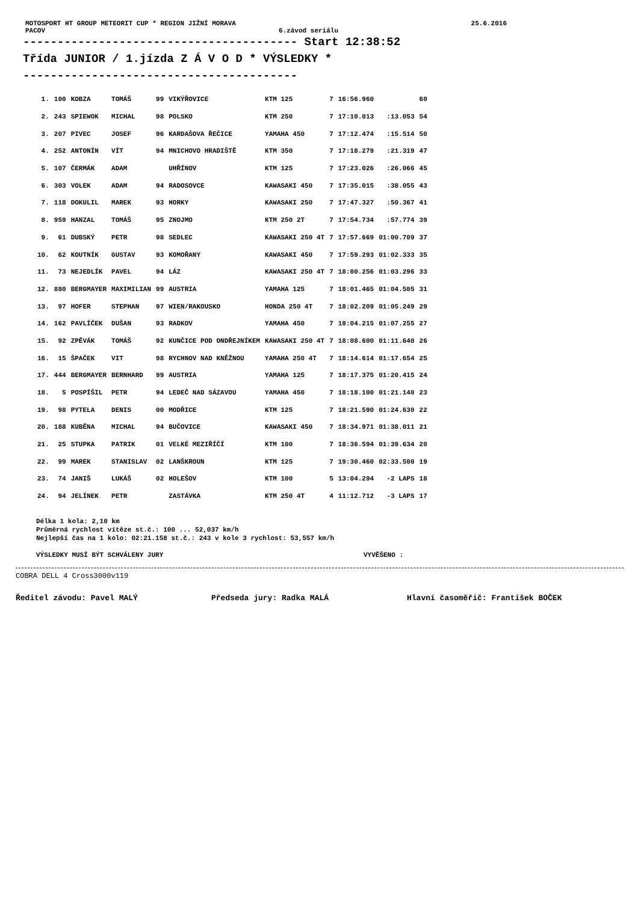MOTOSPORT HT GROUP METEORIT CUP * REGION JIŽNÍ MORAVA 25.6.2016
PACOV 6.závod seriálu
---------------------------------------- Start 12:38:52
Třída JUNIOR / 1.jízda Z Á V O D * VÝSLEDKY *
----------------------------------------
| 1. | 100 | KOBZA | TOMÁŠ | 99 | VIKÝŘOVICE | KTM 125 | 7 | 16:56.960 | | 60 |
| 2. | 243 | SPIEWOK | MICHAL | 98 | POLSKO | KTM 250 | 7 | 17:10.013 | :13.053 | 54 |
| 3. | 207 | PIVEC | JOSEF | 96 | KARDAŠOVA ŘEČICE | YAMAHA 450 | 7 | 17:12.474 | :15.514 | 50 |
| 4. | 252 | ANTONÍN | VÍT | 94 | MNICHOVO HRADIŠTĚ | KTM 350 | 7 | 17:18.279 | :21.319 | 47 |
| 5. | 107 | ČERMÁK | ADAM | | UHŘÍNOV | KTM 125 | 7 | 17:23.026 | :26.066 | 45 |
| 6. | 303 | VOLEK | ADAM | 94 | RADOSOVCE | KAWASAKI 450 | 7 | 17:35.015 | :38.055 | 43 |
| 7. | 118 | DOKULIL | MAREK | 93 | HORKY | KAWASAKI 250 | 7 | 17:47.327 | :50.367 | 41 |
| 8. | 959 | HANZAL | TOMÁŠ | 95 | ZNOJMO | KTM 250 2T | 7 | 17:54.734 | :57.774 | 39 |
| 9. | 61 | DUBSKÝ | PETR | 98 | SEDLEC | KAWASAKI 250 4T | 7 | 17:57.669 | 01:00.709 | 37 |
| 10. | 62 | KOUTNÍK | GUSTAV | 93 | KOMOŘANY | KAWASAKI 450 | 7 | 17:59.293 | 01:02.333 | 35 |
| 11. | 73 | NEJEDLÍK | PAVEL | 94 | LÁZ | KAWASAKI 250 4T | 7 | 18:00.256 | 01:03.296 | 33 |
| 12. | 880 | BERGMAYER | MAXIMILIAN | 99 | AUSTRIA | YAMAHA 125 | 7 | 18:01.465 | 01:04.505 | 31 |
| 13. | 97 | HOFER | STEPHAN | 97 | WIEN/RAKOUSKO | HONDA 250 4T | 7 | 18:02.209 | 01:05.249 | 29 |
| 14. | 162 | PAVLÍČEK | DUŠAN | 93 | RADKOV | YAMAHA 450 | 7 | 18:04.215 | 01:07.255 | 27 |
| 15. | 92 | ZPĚVÁK | TOMÁŠ | 92 | KUNČICE POD ONDŘEJNÍKEM | KAWASAKI 250 4T | 7 | 18:08.600 | 01:11.640 | 26 |
| 16. | 15 | ŠPAČEK | VIT | 98 | RYCHNOV NAD KNĚŽNOU | YAMAHA 250 4T | 7 | 18:14.614 | 01:17.654 | 25 |
| 17. | 444 | BERGMAYER | BERNHARD | 99 | AUSTRIA | YAMAHA 125 | 7 | 18:17.375 | 01:20.415 | 24 |
| 18. | 5 | POSPÍŠIL | PETR | 94 | LEDEČ NAD SÁZAVOU | YAMAHA 450 | 7 | 18:18.100 | 01:21.140 | 23 |
| 19. | 98 | PYTELA | DENIS | 00 | MODŘICE | KTM 125 | 7 | 18:21.590 | 01:24.630 | 22 |
| 20. | 188 | KUBĚNA | MICHAL | 94 | BUČOVICE | KAWASAKI 450 | 7 | 18:34.971 | 01:38.011 | 21 |
| 21. | 25 | STUPKA | PATRIK | 01 | VELKÉ MEZIŘÍČÍ | KTM 100 | 7 | 18:36.594 | 01:39.634 | 20 |
| 22. | 99 | MAREK | STANISLAV | 02 | LANŠKROUN | KTM 125 | 7 | 19:30.460 | 02:33.500 | 19 |
| 23. | 74 | JANIŠ | LUKÁŠ | 02 | HOLEŠOV | KTM 100 | 5 | 13:04.294 | -2 LAPS | 18 |
| 24. | 94 | JELÍNEK | PETR | | ZASTÁVKA | KTM 250 4T | 4 | 11:12.712 | -3 LAPS | 17 |
Délka 1 kola: 2,10 km
Průměrná rychlost vítěze st.č.: 100 ... 52,037 km/h
Nejlepší čas na 1 kolo: 02:21.158 st.č.: 243 v kole 3 rychlost: 53,557 km/h
VÝSLEDKY MUSÍ BÝT SCHVÁLENY JURY VYVĚŠENO :
COBRA DELL 4 Cross3000v119
Ředitel závodu: Pavel MALÝ Předseda jury: Radka MALÁ Hlavní časoměřič: František BOČEK